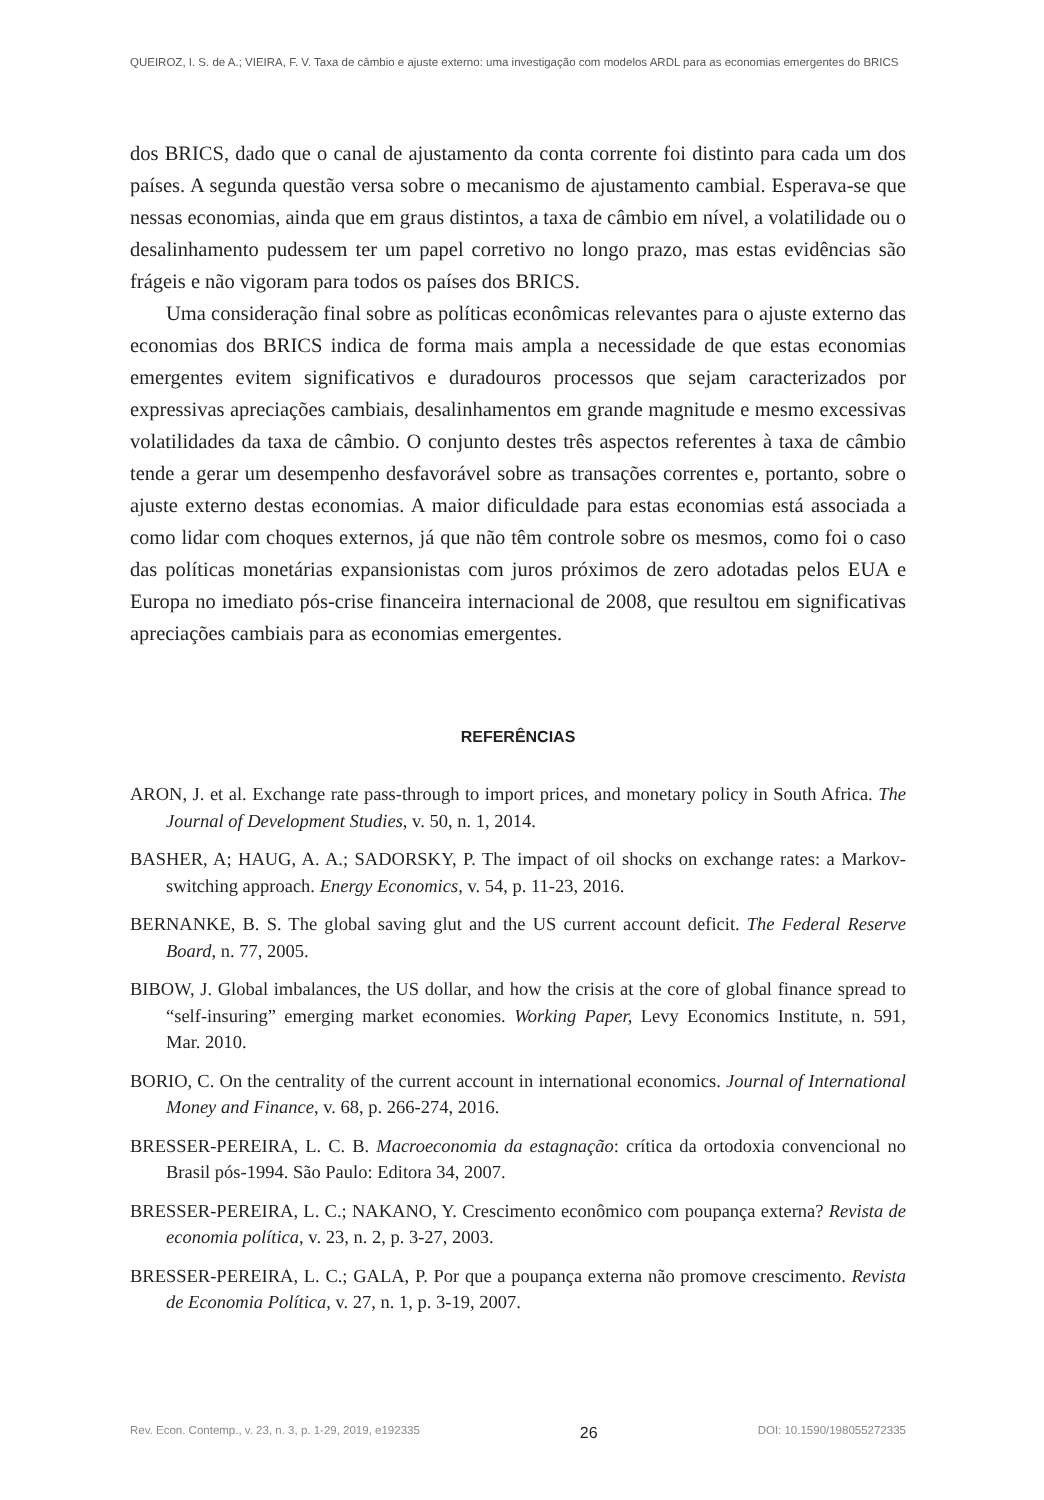QUEIROZ, I. S. de A.; VIEIRA, F. V. Taxa de câmbio e ajuste externo: uma investigação com modelos ARDL para as economias emergentes do BRICS
dos BRICS, dado que o canal de ajustamento da conta corrente foi distinto para cada um dos países. A segunda questão versa sobre o mecanismo de ajustamento cambial. Esperava-se que nessas economias, ainda que em graus distintos, a taxa de câmbio em nível, a volatilidade ou o desalinhamento pudessem ter um papel corretivo no longo prazo, mas estas evidências são frágeis e não vigoram para todos os países dos BRICS.
Uma consideração final sobre as políticas econômicas relevantes para o ajuste externo das economias dos BRICS indica de forma mais ampla a necessidade de que estas economias emergentes evitem significativos e duradouros processos que sejam caracterizados por expressivas apreciações cambiais, desalinhamentos em grande magnitude e mesmo excessivas volatilidades da taxa de câmbio. O conjunto destes três aspectos referentes à taxa de câmbio tende a gerar um desempenho desfavorável sobre as transações correntes e, portanto, sobre o ajuste externo destas economias. A maior dificuldade para estas economias está associada a como lidar com choques externos, já que não têm controle sobre os mesmos, como foi o caso das políticas monetárias expansionistas com juros próximos de zero adotadas pelos EUA e Europa no imediato pós-crise financeira internacional de 2008, que resultou em significativas apreciações cambiais para as economias emergentes.
REFERÊNCIAS
ARON, J. et al. Exchange rate pass-through to import prices, and monetary policy in South Africa. The Journal of Development Studies, v. 50, n. 1, 2014.
BASHER, A; HAUG, A. A.; SADORSKY, P. The impact of oil shocks on exchange rates: a Markov-switching approach. Energy Economics, v. 54, p. 11-23, 2016.
BERNANKE, B. S. The global saving glut and the US current account deficit. The Federal Reserve Board, n. 77, 2005.
BIBOW, J. Global imbalances, the US dollar, and how the crisis at the core of global finance spread to “self-insuring” emerging market economies. Working Paper, Levy Economics Institute, n. 591, Mar. 2010.
BORIO, C. On the centrality of the current account in international economics. Journal of International Money and Finance, v. 68, p. 266-274, 2016.
BRESSER-PEREIRA, L. C. B. Macroeconomia da estagnação: crítica da ortodoxia convencional no Brasil pós-1994. São Paulo: Editora 34, 2007.
BRESSER-PEREIRA, L. C.; NAKANO, Y. Crescimento econômico com poupança externa? Revista de economia política, v. 23, n. 2, p. 3-27, 2003.
BRESSER-PEREIRA, L. C.; GALA, P. Por que a poupança externa não promove crescimento. Revista de Economia Política, v. 27, n. 1, p. 3-19, 2007.
Rev. Econ. Contemp., v. 23, n. 3, p. 1-29, 2019, e192335 26 DOI: 10.1590/198055272335